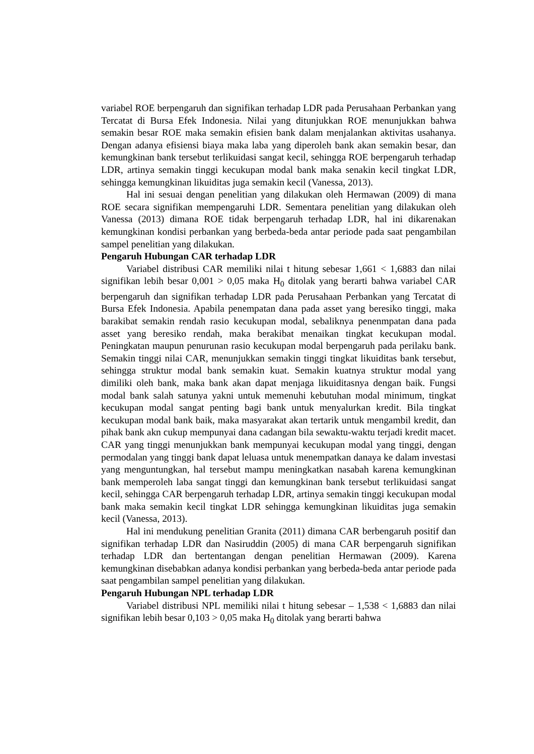variabel ROE berpengaruh dan signifikan terhadap LDR pada Perusahaan Perbankan yang Tercatat di Bursa Efek Indonesia. Nilai yang ditunjukkan ROE menunjukkan bahwa semakin besar ROE maka semakin efisien bank dalam menjalankan aktivitas usahanya. Dengan adanya efisiensi biaya maka laba yang diperoleh bank akan semakin besar, dan kemungkinan bank tersebut terlikuidasi sangat kecil, sehingga ROE berpengaruh terhadap LDR, artinya semakin tinggi kecukupan modal bank maka senakin kecil tingkat LDR, sehingga kemungkinan likuiditas juga semakin kecil (Vanessa, 2013).
Hal ini sesuai dengan penelitian yang dilakukan oleh Hermawan (2009) di mana ROE secara signifikan mempengaruhi LDR. Sementara penelitian yang dilakukan oleh Vanessa (2013) dimana ROE tidak berpengaruh terhadap LDR, hal ini dikarenakan kemungkinan kondisi perbankan yang berbeda-beda antar periode pada saat pengambilan sampel penelitian yang dilakukan.
Pengaruh Hubungan CAR terhadap LDR
Variabel distribusi CAR memiliki nilai t hitung sebesar 1,661 < 1,6883 dan nilai signifikan lebih besar 0,001 > 0,05 maka H<sub>0</sub> ditolak yang berarti bahwa variabel CAR berpengaruh dan signifikan terhadap LDR pada Perusahaan Perbankan yang Tercatat di Bursa Efek Indonesia. Apabila penempatan dana pada asset yang beresiko tinggi, maka barakibat semakin rendah rasio kecukupan modal, sebaliknya penenmpatan dana pada asset yang beresiko rendah, maka berakibat menaikan tingkat kecukupan modal. Peningkatan maupun penurunan rasio kecukupan modal berpengaruh pada perilaku bank. Semakin tinggi nilai CAR, menunjukkan semakin tinggi tingkat likuiditas bank tersebut, sehingga struktur modal bank semakin kuat. Semakin kuatnya struktur modal yang dimiliki oleh bank, maka bank akan dapat menjaga likuiditasnya dengan baik. Fungsi modal bank salah satunya yakni untuk memenuhi kebutuhan modal minimum, tingkat kecukupan modal sangat penting bagi bank untuk menyalurkan kredit. Bila tingkat kecukupan modal bank baik, maka masyarakat akan tertarik untuk mengambil kredit, dan pihak bank akn cukup mempunyai dana cadangan bila sewaktu-waktu terjadi kredit macet. CAR yang tinggi menunjukkan bank mempunyai kecukupan modal yang tinggi, dengan permodalan yang tinggi bank dapat leluasa untuk menempatkan danaya ke dalam investasi yang menguntungkan, hal tersebut mampu meningkatkan nasabah karena kemungkinan bank memperoleh laba sangat tinggi dan kemungkinan bank tersebut terlikuidasi sangat kecil, sehingga CAR berpengaruh terhadap LDR, artinya semakin tinggi kecukupan modal bank maka semakin kecil tingkat LDR sehingga kemungkinan likuiditas juga semakin kecil (Vanessa, 2013).
Hal ini mendukung penelitian Granita (2011) dimana CAR berbengaruh positif dan signifikan terhadap LDR dan Nasiruddin (2005) di mana CAR berpengaruh signifikan terhadap LDR dan bertentangan dengan penelitian Hermawan (2009). Karena kemungkinan disebabkan adanya kondisi perbankan yang berbeda-beda antar periode pada saat pengambilan sampel penelitian yang dilakukan.
Pengaruh Hubungan NPL terhadap LDR
Variabel distribusi NPL memiliki nilai t hitung sebesar – 1,538 < 1,6883 dan nilai signifikan lebih besar 0,103 > 0,05 maka H<sub>0</sub> ditolak yang berarti bahwa